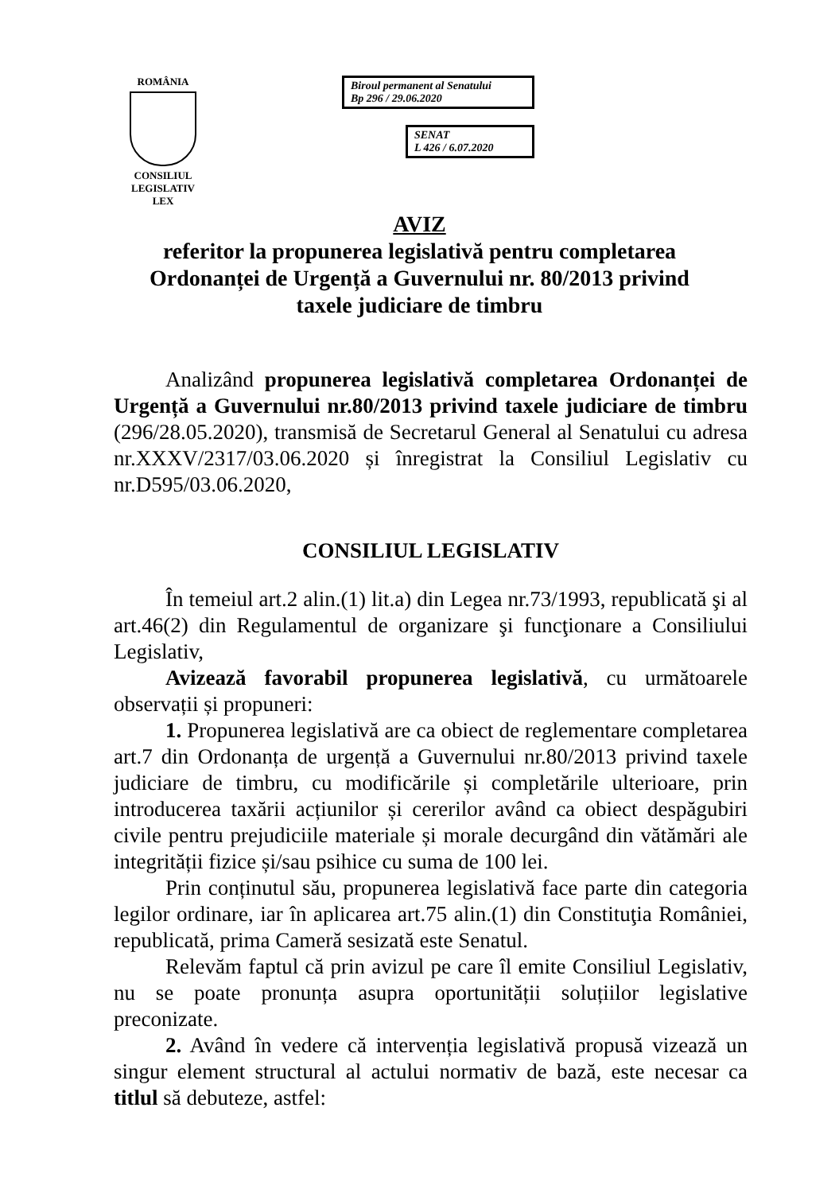ROMÂNIA
CONSILIUL LEGISLATIV
LEX
Biroul permanent al Senatului
Bp 296 / 29.06.2020
SENAT
L 426 / 6.07.2020
AVIZ
referitor la propunerea legislativă pentru completarea Ordonanței de Urgență a Guvernului nr. 80/2013 privind taxele judiciare de timbru
Analizând propunerea legislativă completarea Ordonanței de Urgență a Guvernului nr.80/2013 privind taxele judiciare de timbru (296/28.05.2020), transmisă de Secretarul General al Senatului cu adresa nr.XXXV/2317/03.06.2020 și înregistrat la Consiliul Legislativ cu nr.D595/03.06.2020,
CONSILIUL LEGISLATIV
În temeiul art.2 alin.(1) lit.a) din Legea nr.73/1993, republicată şi al art.46(2) din Regulamentul de organizare şi funcţionare a Consiliului Legislativ,
Avizează favorabil propunerea legislativă, cu următoarele observații și propuneri:
1. Propunerea legislativă are ca obiect de reglementare completarea art.7 din Ordonanța de urgență a Guvernului nr.80/2013 privind taxele judiciare de timbru, cu modificările și completările ulterioare, prin introducerea taxării acțiunilor și cererilor având ca obiect despăgubiri civile pentru prejudiciile materiale și morale decurgând din vătămări ale integrității fizice și/sau psihice cu suma de 100 lei.
Prin conținutul său, propunerea legislativă face parte din categoria legilor ordinare, iar în aplicarea art.75 alin.(1) din Constituţia României, republicată, prima Cameră sesizată este Senatul.
Relevăm faptul că prin avizul pe care îl emite Consiliul Legislativ, nu se poate pronunța asupra oportunității soluțiilor legislative preconizate.
2. Având în vedere că intervenția legislativă propusă vizează un singur element structural al actului normativ de bază, este necesar ca titlul să debuteze, astfel: